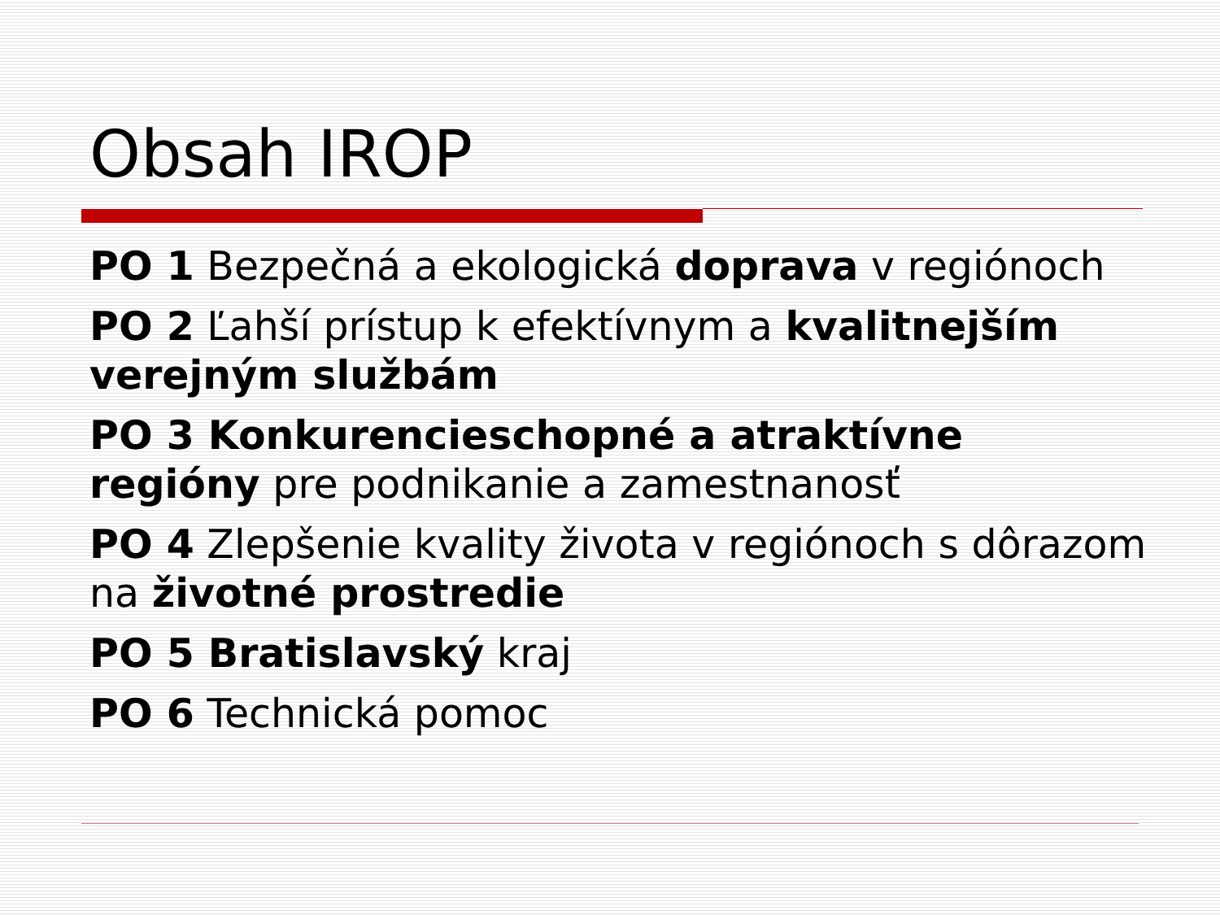Obsah IROP
PO 1 Bezpečná a ekologická doprava v regiónoch
PO 2 Ľahší prístup k efektívnym a kvalitnejším verejným službám
PO 3 Konkurencieschopné a atraktívne regióny pre podnikanie a zamestnanosť
PO 4 Zlepšenie kvality života v regiónoch s dôrazom na životné prostredie
PO 5 Bratislavský kraj
PO 6 Technická pomoc